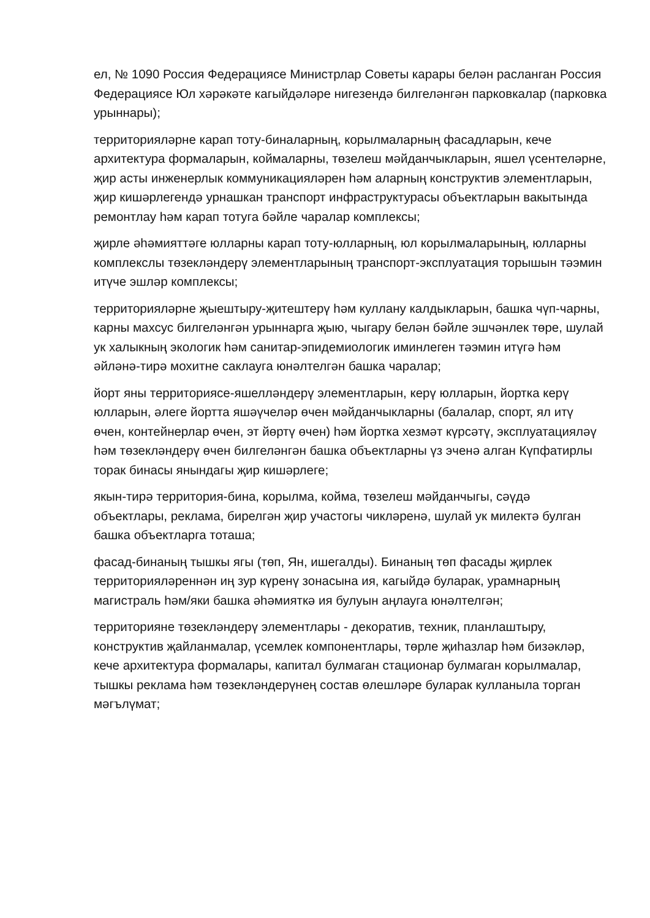ел, № 1090 Россия Федерациясе Министрлар Советы карары белән расланган Россия Федерациясе Юл хәрәкәте кагыйдәләре нигезендә билгеләнгән парковкалар (парковка урыннары);
территорияләрне карап тоту-биналарның, корылмаларның фасадларын, кече архитектура формаларын, коймаларны, төзелеш мәйданчыкларын, яшел үсентеләрне, җир асты инженерлык коммуникацияләрен һәм аларның конструктив элементларын, җир кишәрлегендә урнашкан транспорт инфраструктурасы объектларын вакытында ремонтлау һәм карап тотуга бәйле чаралар комплексы;
җирле әһәмияттәге юлларны карап тоту-юлларның, юл корылмаларының, юлларны комплекслы төзекләндерү элементларының транспорт-эксплуатация торышын тәэмин итүче эшләр комплексы;
территорияләрне җыештыру-җитештерү һәм куллану калдыкларын, башка чүп-чарны, карны махсус билгеләнгән урыннарга җыю, чыгару белән бәйле эшчәнлек төре, шулай ук халыкның экологик һәм санитар-эпидемиологик иминлеген тәэмин итүгә һәм әйләнә-тирә мохитне саклауга юнәлтелгән башка чаралар;
йорт яны территориясе-яшелләндерү элементларын, керү юлларын, йортка керү юлларын, әлеге йортта яшәүчеләр өчен мәйданчыкларны (балалар, спорт, ял итү өчен, контейнерлар өчен, эт йөртү өчен) һәм йортка хезмәт күрсәтү, эксплуатацияләү һәм төзекләндерү өчен билгеләнгән башка объектларны үз эченә алган Күпфатирлы торак бинасы янындагы җир кишәрлеге;
якын-тирә территория-бина, корылма, койма, төзелеш мәйданчыгы, сәүдә объектлары, реклама, бирелгән җир участогы чикләренә, шулай ук милектә булган башка объектларга тоташа;
фасад-бинаның тышкы ягы (төп, Ян, ишегалды). Бинаның төп фасады җирлек территорияләреннән иң зур күренү зонасына ия, кагыйдә буларак, урамнарның магистраль һәм/яки башка әһәмияткә ия булуын аңлауга юнәлтелгән;
территорияне төзекләндерү элементлары - декоратив, техник, планлаштыру, конструктив җайланмалар, үсемлек компонентлары, төрле җиһазлар һәм бизәкләр, кече архитектура формалары, капитал булмаган стационар булмаган корылмалар, тышкы реклама һәм төзекләндерүнең состав өлешләре буларак кулланыла торган мәгълүмат;